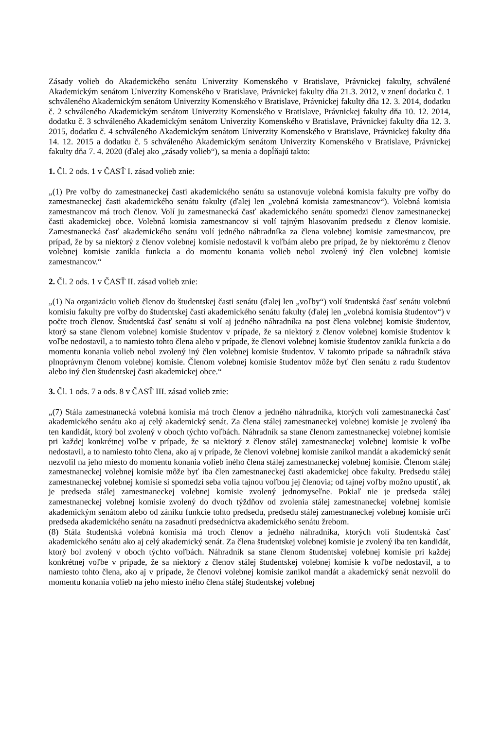Zásady volieb do Akademického senátu Univerzity Komenského v Bratislave, Právnickej fakulty, schválené Akademickým senátom Univerzity Komenského v Bratislave, Právnickej fakulty dňa 21.3. 2012, v znení dodatku č. 1 schváleného Akademickým senátom Univerzity Komenského v Bratislave, Právnickej fakulty dňa 12. 3. 2014, dodatku č. 2 schváleného Akademickým senátom Univerzity Komenského v Bratislave, Právnickej fakulty dňa 10. 12. 2014, dodatku č. 3 schváleného Akademickým senátom Univerzity Komenského v Bratislave, Právnickej fakulty dňa 12. 3. 2015, dodatku č. 4 schváleného Akademickým senátom Univerzity Komenského v Bratislave, Právnickej fakulty dňa 14. 12. 2015 a dodatku č. 5 schváleného Akademickým senátom Univerzity Komenského v Bratislave, Právnickej fakulty dňa 7. 4. 2020 (ďalej ako „zásady volieb“), sa menia a dopĺňajú takto:
1. Čl. 2 ods. 1 v ČASŤ I. zásad volieb znie:
„(1) Pre voľby do zamestnaneckej časti akademického senátu sa ustanovuje volebná komisia fakulty pre voľby do zamestnaneckej časti akademického senátu fakulty (ďalej len „volebná komisia zamestnancov“). Volebná komisia zamestnancov má troch členov. Volí ju zamestnanecká časť akademického senátu spomedzi členov zamestnaneckej časti akademickej obce. Volebná komisia zamestnancov si volí tajným hlasovaním predsedu z členov komisie. Zamestnanecká časť akademického senátu volí jedného náhradníka za člena volebnej komisie zamestnancov, pre prípad, že by sa niektorý z členov volebnej komisie nedostavil k voľbám alebo pre prípad, že by niektorému z členov volebnej komisie zanikla funkcia a do momentu konania volieb nebol zvolený iný člen volebnej komisie zamestnancov.“
2. Čl. 2 ods. 1 v ČASŤ II. zásad volieb znie:
„(1) Na organizáciu volieb členov do študentskej časti senátu (ďalej len „voľby“) volí študentská časť senátu volebnú komisiu fakulty pre voľby do študentskej časti akademického senátu fakulty (ďalej len „volebná komisia študentov“) v počte troch členov. Študentská časť senátu si volí aj jedného náhradníka na post člena volebnej komisie študentov, ktorý sa stane členom volebnej komisie študentov v prípade, že sa niektorý z členov volebnej komisie študentov k voľbe nedostavil, a to namiesto tohto člena alebo v prípade, že členovi volebnej komisie študentov zanikla funkcia a do momentu konania volieb nebol zvolený iný člen volebnej komisie študentov. V takomto prípade sa náhradník stáva plnoprávnym členom volebnej komisie. Členom volebnej komisie študentov môže byť člen senátu z radu študentov alebo iný člen študentskej časti akademickej obce.“
3. Čl. 1 ods. 7 a ods. 8 v ČASŤ III. zásad volieb znie:
„(7) Stála zamestnanecká volebná komisia má troch členov a jedného náhradníka, ktorých volí zamestnanecká časť akademického senátu ako aj celý akademický senát. Za člena stálej zamestnaneckej volebnej komisie je zvolený iba ten kandidát, ktorý bol zvolený v oboch týchto voľbách. Náhradník sa stane členom zamestnaneckej volebnej komisie pri každej konkrétnej voľbe v prípade, že sa niektorý z členov stálej zamestnaneckej volebnej komisie k voľbe nedostavil, a to namiesto tohto člena, ako aj v prípade, že členovi volebnej komisie zanikol mandát a akademický senát nezvolil na jeho miesto do momentu konania volieb iného člena stálej zamestnaneckej volebnej komisie. Členom stálej zamestnaneckej volebnej komisie môže byť iba člen zamestnaneckej časti akademickej obce fakulty. Predsedu stálej zamestnaneckej volebnej komisie si spomedzi seba volia tajnou voľbou jej členovia; od tajnej voľby možno upustiť, ak je predseda stálej zamestnaneckej volebnej komisie zvolený jednomyseľne. Pokiaľ nie je predseda stálej zamestnaneckej volebnej komisie zvolený do dvoch týždňov od zvolenia stálej zamestnaneckej volebnej komisie akademickým senátom alebo od zániku funkcie tohto predsedu, predsedu stálej zamestnaneckej volebnej komisie určí predseda akademického senátu na zasadnutí predsedníctva akademického senátu žrebom.
(8) Stála študentská volebná komisia má troch členov a jedného náhradníka, ktorých volí študentská časť akademického senátu ako aj celý akademický senát. Za člena študentskej volebnej komisie je zvolený iba ten kandidát, ktorý bol zvolený v oboch týchto voľbách. Náhradník sa stane členom študentskej volebnej komisie pri každej konkrétnej voľbe v prípade, že sa niektorý z členov stálej študentskej volebnej komisie k voľbe nedostavil, a to namiesto tohto člena, ako aj v prípade, že členovi volebnej komisie zanikol mandát a akademický senát nezvolil do momentu konania volieb na jeho miesto iného člena stálej študentskej volebnej